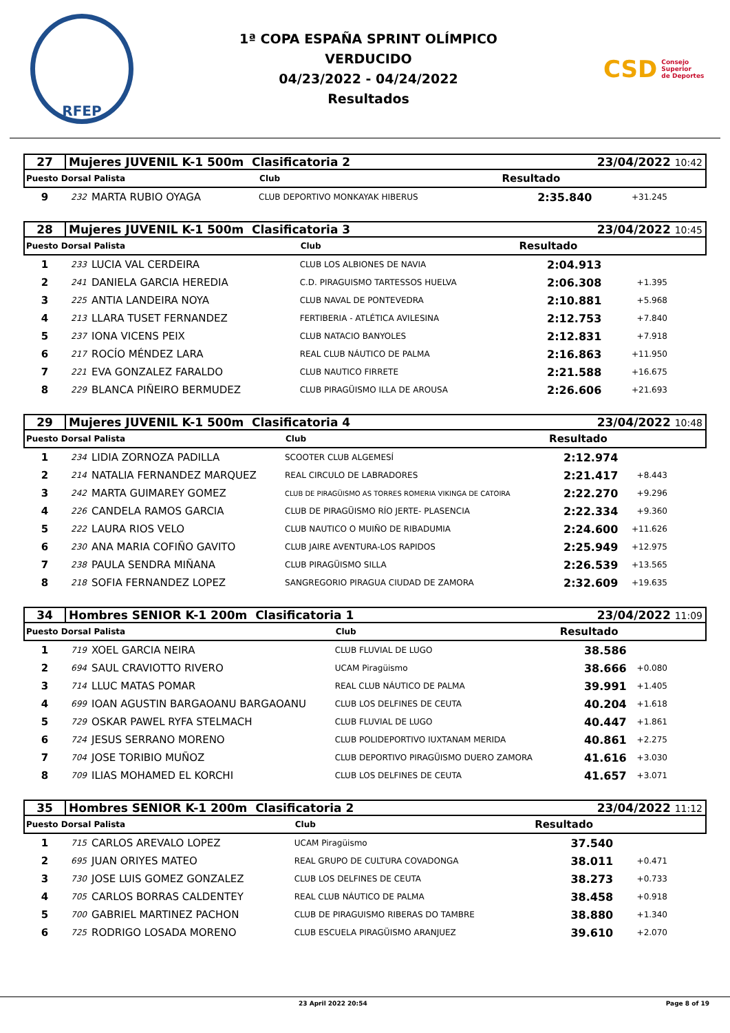RFEP
1ª COPA ESPAÑA SPRINT OLÍMPICO
VERDUCIDO
04/23/2022 - 04/24/2022
Resultados
CSD Consejo
Superior
de Deportes
| 27 | Mujeres JUVENIL K-1 500m Clasificatoria 2 | | | 23/04/2022 10:42 | |
| Puesto Dorsal Palista | | | Club | Resultado | |
| 9 | 232 | MARTA RUBIO OYAGA | CLUB DEPORTIVO MONKAYAK HIBERUS | 2:35.840 | +31.245 |
| 28 | Mujeres JUVENIL K-1 500m Clasificatoria 3 | | | 23/04/2022 10:45 | |
| Puesto Dorsal Palista | | | Club | Resultado | |
| 1 | 233 | LUCIA VAL CERDEIRA | CLUB LOS ALBIONES DE NAVIA | 2:04.913 | |
| 2 | 241 | DANIELA GARCIA HEREDIA | C.D. PIRAGUISMO TARTESSOS HUELVA | 2:06.308 | +1.395 |
| 3 | 225 | ANTIA LANDEIRA NOYA | CLUB NAVAL DE PONTEVEDRA | 2:10.881 | +5.968 |
| 4 | 213 | LLARA TUSET FERNANDEZ | FERTIBERIA - ATLÉTICA AVILESINA | 2:12.753 | +7.840 |
| 5 | 237 | IONA VICENS PEIX | CLUB NATACIO BANYOLES | 2:12.831 | +7.918 |
| 6 | 217 | ROCÍO MÉNDEZ LARA | REAL CLUB NÁUTICO DE PALMA | 2:16.863 | +11.950 |
| 7 | 221 | EVA GONZALEZ FARALDO | CLUB NAUTICO FIRRETE | 2:21.588 | +16.675 |
| 8 | 229 | BLANCA PIÑEIRO BERMUDEZ | CLUB PIRAGÜISMO ILLA DE AROUSA | 2:26.606 | +21.693 |
| 29 | Mujeres JUVENIL K-1 500m Clasificatoria 4 | | | 23/04/2022 10:48 | |
| Puesto Dorsal Palista | | | Club | Resultado | |
| 1 | 234 | LIDIA ZORNOZA PADILLA | SCOOTER CLUB ALGEMESÍ | 2:12.974 | |
| 2 | 214 | NATALIA FERNANDEZ MARQUEZ | REAL CIRCULO DE LABRADORES | 2:21.417 | +8.443 |
| 3 | 242 | MARTA GUIMAREY GOMEZ | CLUB DE PIRAGÜISMO AS TORRES ROMERIA VIKINGA DE CATOIRA | 2:22.270 | +9.296 |
| 4 | 226 | CANDELA RAMOS GARCIA | CLUB DE PIRAGÜISMO RÍO JERTE- PLASENCIA | 2:22.334 | +9.360 |
| 5 | 222 | LAURA RIOS VELO | CLUB NAUTICO O MUIÑO DE RIBADUMIA | 2:24.600 | +11.626 |
| 6 | 230 | ANA MARIA COFIÑO GAVITO | CLUB JAIRE AVENTURA-LOS RAPIDOS | 2:25.949 | +12.975 |
| 7 | 238 | PAULA SENDRA MIÑANA | CLUB PIRAGÜISMO SILLA | 2:26.539 | +13.565 |
| 8 | 218 | SOFIA FERNANDEZ LOPEZ | SANGREGORIO PIRAGUA CIUDAD DE ZAMORA | 2:32.609 | +19.635 |
| 34 | Hombres SENIOR K-1 200m Clasificatoria 1 | | | 23/04/2022 11:09 | |
| Puesto Dorsal Palista | | | Club | Resultado | |
| 1 | 719 | XOEL GARCIA NEIRA | CLUB FLUVIAL DE LUGO | 38.586 | |
| 2 | 694 | SAUL CRAVIOTTO RIVERO | UCAM Piragüismo | 38.666 | +0.080 |
| 3 | 714 | LLUC MATAS POMAR | REAL CLUB NÁUTICO DE PALMA | 39.991 | +1.405 |
| 4 | 699 | IOAN AGUSTIN BARGAOANU BARGAOANU | CLUB LOS DELFINES DE CEUTA | 40.204 | +1.618 |
| 5 | 729 | OSKAR PAWEL RYFA STELMACH | CLUB FLUVIAL DE LUGO | 40.447 | +1.861 |
| 6 | 724 | JESUS SERRANO MORENO | CLUB POLIDEPORTIVO IUXTANAM MERIDA | 40.861 | +2.275 |
| 7 | 704 | JOSE TORIBIO MUÑOZ | CLUB DEPORTIVO PIRAGÜISMO DUERO ZAMORA | 41.616 | +3.030 |
| 8 | 709 | ILIAS MOHAMED EL KORCHI | CLUB LOS DELFINES DE CEUTA | 41.657 | +3.071 |
| 35 | Hombres SENIOR K-1 200m Clasificatoria 2 | | | 23/04/2022 11:12 | |
| Puesto Dorsal Palista | | | Club | Resultado | |
| 1 | 715 | CARLOS AREVALO LOPEZ | UCAM Piragüismo | 37.540 | |
| 2 | 695 | JUAN ORIYES MATEO | REAL GRUPO DE CULTURA COVADONGA | 38.011 | +0.471 |
| 3 | 730 | JOSE LUIS GOMEZ GONZALEZ | CLUB LOS DELFINES DE CEUTA | 38.273 | +0.733 |
| 4 | 705 | CARLOS BORRAS CALDENTEY | REAL CLUB NÁUTICO DE PALMA | 38.458 | +0.918 |
| 5 | 700 | GABRIEL MARTINEZ PACHON | CLUB DE PIRAGUISMO RIBERAS DO TAMBRE | 38.880 | +1.340 |
| 6 | 725 | RODRIGO LOSADA MORENO | CLUB ESCUELA PIRAGÜISMO ARANJUEZ | 39.610 | +2.070 |
23 April 2022 20:54 Page 8 of 19